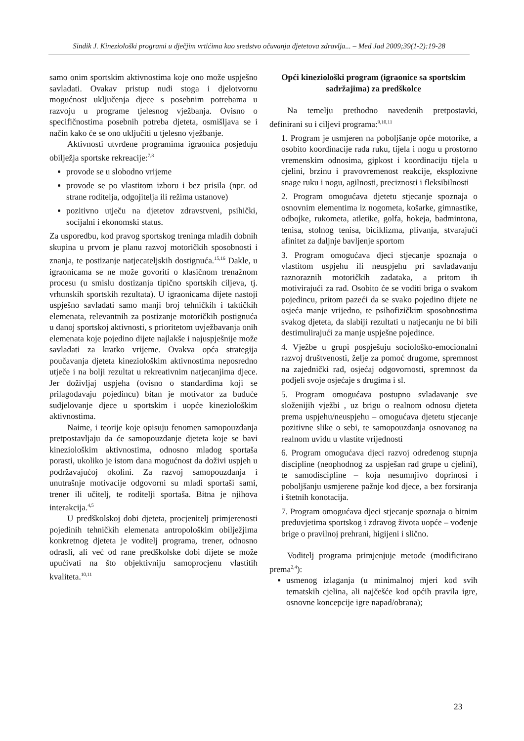Sindik J. Kineziološki programi u dječjim vrtićima kao sredstvo očuvanja djetetova zdravlja... – Med Jad 2009;39(1-2):19-28
samo onim sportskim aktivnostima koje ono može uspješno savladati. Ovakav pristup nudi stoga i djelotvornu mogućnost uključenja djece s posebnim potrebama u razvoju u programe tjelesnog vježbanja. Ovisno o specifičnostima posebnih potreba djeteta, osmišljava se i način kako će se ono uključiti u tjelesno vježbanje.
Aktivnosti utvrđene programima igraonica posjeduju obilježja sportske rekreacije:<sup>7,8</sup>
provode se u slobodno vrijeme
provode se po vlastitom izboru i bez prisila (npr. od strane roditelja, odgojitelja ili režima ustanove)
pozitivno utječu na djetetov zdravstveni, psihički, socijalni i ekonomski status.
Za usporedbu, kod pravog sportskog treninga mlađih dobnih skupina u prvom je planu razvoj motoričkih sposobnosti i znanja, te postizanje natjecateljskih dostignuća.<sup>15,16</sup> Dakle, u igraonicama se ne može govoriti o klasičnom trenažnom procesu (u smislu dostizanja tipično sportskih ciljeva, tj. vrhunskih sportskih rezultata). U igraonicama dijete nastoji uspješno savladati samo manji broj tehničkih i taktičkih elemenata, relevantnih za postizanje motoričkih postignuća u danoj sportskoj aktivnosti, s prioritetom uvježbavanja onih elemenata koje pojedino dijete najlakše i najuspješnije može savladati za kratko vrijeme. Ovakva opća strategija poučavanja djeteta kineziološkim aktivnostima neposredno utječe i na bolji rezultat u rekreativnim natjecanjima djece. Jer doživljaj uspjeha (ovisno o standardima koji se prilagođavaju pojedincu) bitan je motivator za buduće sudjelovanje djece u sportskim i uopće kineziološkim aktivnostima.
Naime, i teorije koje opisuju fenomen samopouzdanja pretpostavljaju da će samopouzdanje djeteta koje se bavi kineziološkim aktivnostima, odnosno mladog sportaša porasti, ukoliko je istom dana mogućnost da doživi uspjeh u podržavajućoj okolini. Za razvoj samopouzdanja i unutrašnje motivacije odgovorni su mladi sportaši sami, trener ili učitelj, te roditelji sportaša. Bitna je njihova interakcija.<sup>4,5</sup>
U predškolskoj dobi djeteta, procjenitelj primjerenosti pojedinih tehničkih elemenata antropološkim obilježjima konkretnog djeteta je voditelj programa, trener, odnosno odrasli, ali već od rane predškolske dobi dijete se može upućivati na što objektivniju samoprocjenu vlastitih kvaliteta.<sup>10,11</sup>
Opći kineziološki program (igraonice sa sportskim sadržajima) za predškolce
Na temelju prethodno navedenih pretpostavki, definirani su i ciljevi programa:<sup>9,10,11</sup>
1. Program je usmjeren na poboljšanje opće motorike, a osobito koordinacije rada ruku, tijela i nogu u prostorno vremenskim odnosima, gipkost i koordinaciju tijela u cjelini, brzinu i pravovremenost reakcije, eksplozivne snage ruku i nogu, agilnosti, preciznosti i fleksibilnosti
2. Program omogućava djetetu stjecanje spoznaja o osnovnim elementima iz nogometa, košarke, gimnastike, odbojke, rukometa, atletike, golfa, hokeja, badmintona, tenisa, stolnog tenisa, biciklizma, plivanja, stvarajući afinitet za daljnje bavljenje sportom
3. Program omogućava djeci stjecanje spoznaja o vlastitom uspjehu ili neuspjehu pri savladavanju raznoraznih motoričkih zadataka, a pritom ih motivirajući za rad. Osobito će se voditi briga o svakom pojedincu, pritom pazeći da se svako pojedino dijete ne osjeća manje vrijedno, te psihofizičkim sposobnostima svakog djeteta, da slabiji rezultati u natjecanju ne bi bili destimulirajući za manje uspješne pojedince.
4. Vježbe u grupi pospješuju sociološko-emocionalni razvoj društvenosti, želje za pomoć drugome, spremnost na zajednički rad, osjećaj odgovornosti, spremnost da podjeli svoje osjećaje s drugima i sl.
5. Program omogućava postupno svladavanje sve složenijih vježbi , uz brigu o realnom odnosu djeteta prema uspjehu/neuspjehu – omogućava djetetu stjecanje pozitivne slike o sebi, te samopouzdanja osnovanog na realnom uvidu u vlastite vrijednosti
6. Program omogućava djeci razvoj određenog stupnja discipline (neophodnog za uspješan rad grupe u cjelini), te samodiscipline – koja nesumnjivo doprinosi i poboljšanju usmjerene pažnje kod djece, a bez forsiranja i štetnih konotacija.
7. Program omogućava djeci stjecanje spoznaja o bitnim preduvjetima sportskog i zdravog života uopće – vođenje brige o pravilnoj prehrani, higijeni i slično.
Voditelj programa primjenjuje metode (modificirano prema<sup>2,4</sup>):
usmenog izlaganja (u minimalnoj mjeri kod svih tematskih cjelina, ali najčešće kod općih pravila igre, osnovne koncepcije igre napad/obrana);
23